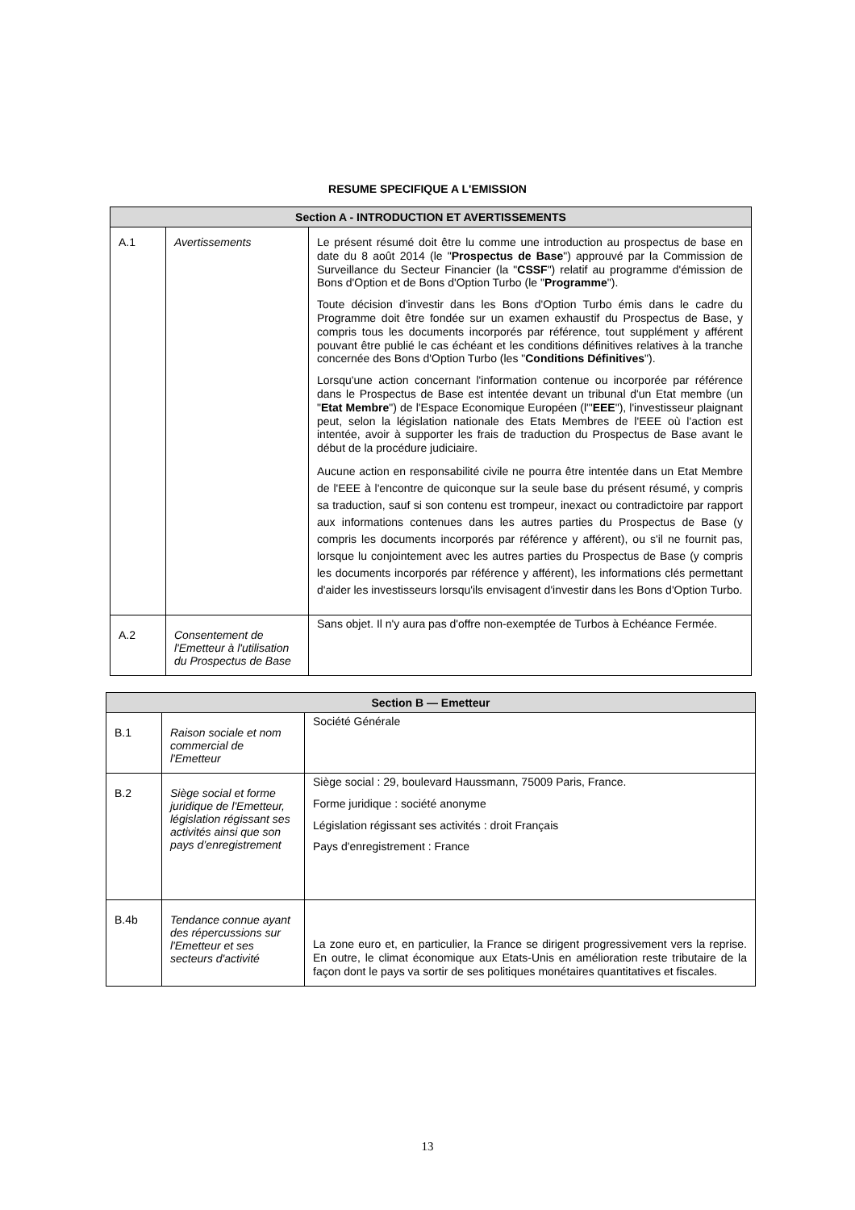RESUME SPECIFIQUE A L'EMISSION
| Section A - INTRODUCTION ET AVERTISSEMENTS | | |
| --- | --- | --- |
| A.1 | Avertissements | Le présent résumé doit être lu comme une introduction au prospectus de base en date du 8 août 2014 (le " Prospectus de Base ") approuvé par la Commission de Surveillance du Secteur Financier (la " CSSF ") relatif au programme d'émission de Bons d'Option et de Bons d'Option Turbo (le " Programme "). Toute décision d'investir dans les Bons d'Option Turbo émis dans le cadre du Programme doit être fondée sur un examen exhaustif du Prospectus de Base, y compris tous les documents incorporés par référence, tout supplément y afférent pouvant être publié le cas échéant et les conditions définitives relatives à la tranche concernée des Bons d'Option Turbo (les " Conditions Définitives "). Lorsqu'une action concernant l'information contenue ou incorporée par référence dans le Prospectus de Base est intentée devant un tribunal d'un Etat membre (un " Etat Membre ") de l'Espace Economique Européen (l'" EEE "), l'investisseur plaignant peut, selon la législation nationale des Etats Membres de l'EEE où l'action est intentée, avoir à supporter les frais de traduction du Prospectus de Base avant le début de la procédure judiciaire. Aucune action en responsabilité civile ne pourra être intentée dans un Etat Membre de l'EEE à l'encontre de quiconque sur la seule base du présent résumé, y compris sa traduction, sauf si son contenu est trompeur, inexact ou contradictoire par rapport aux informations contenues dans les autres parties du Prospectus de Base (y compris les documents incorporés par référence y afférent), ou s'il ne fournit pas, lorsque lu conjointement avec les autres parties du Prospectus de Base (y compris les documents incorporés par référence y afférent), les informations clés permettant d'aider les investisseurs lorsqu'ils envisagent d'investir dans les Bons d'Option Turbo. |
| A.2 | Consentement de l'Emetteur à l'utilisation du Prospectus de Base | Sans objet. Il n'y aura pas d'offre non-exemptée de Turbos à Echéance Fermée. |
| Section B — Emetteur | | |
| --- | --- | --- |
| B.1 | Raison sociale et nom commercial de l'Emetteur | Société Générale |
| B.2 | Siège social et forme juridique de l'Emetteur, législation régissant ses activités ainsi que son pays d’enregistrement | Siège social : 29, boulevard Haussmann, 75009 Paris, France. Forme juridique : société anonyme Législation régissant ses activités : droit Français Pays d'enregistrement : France |
| B.4b | Tendance connue ayant des répercussions sur l'Emetteur et ses secteurs d'activité | La zone euro et, en particulier, la France se dirigent progressivement vers la reprise. En outre, le climat économique aux Etats-Unis en amélioration reste tributaire de la façon dont le pays va sortir de ses politiques monétaires quantitatives et fiscales. |
13